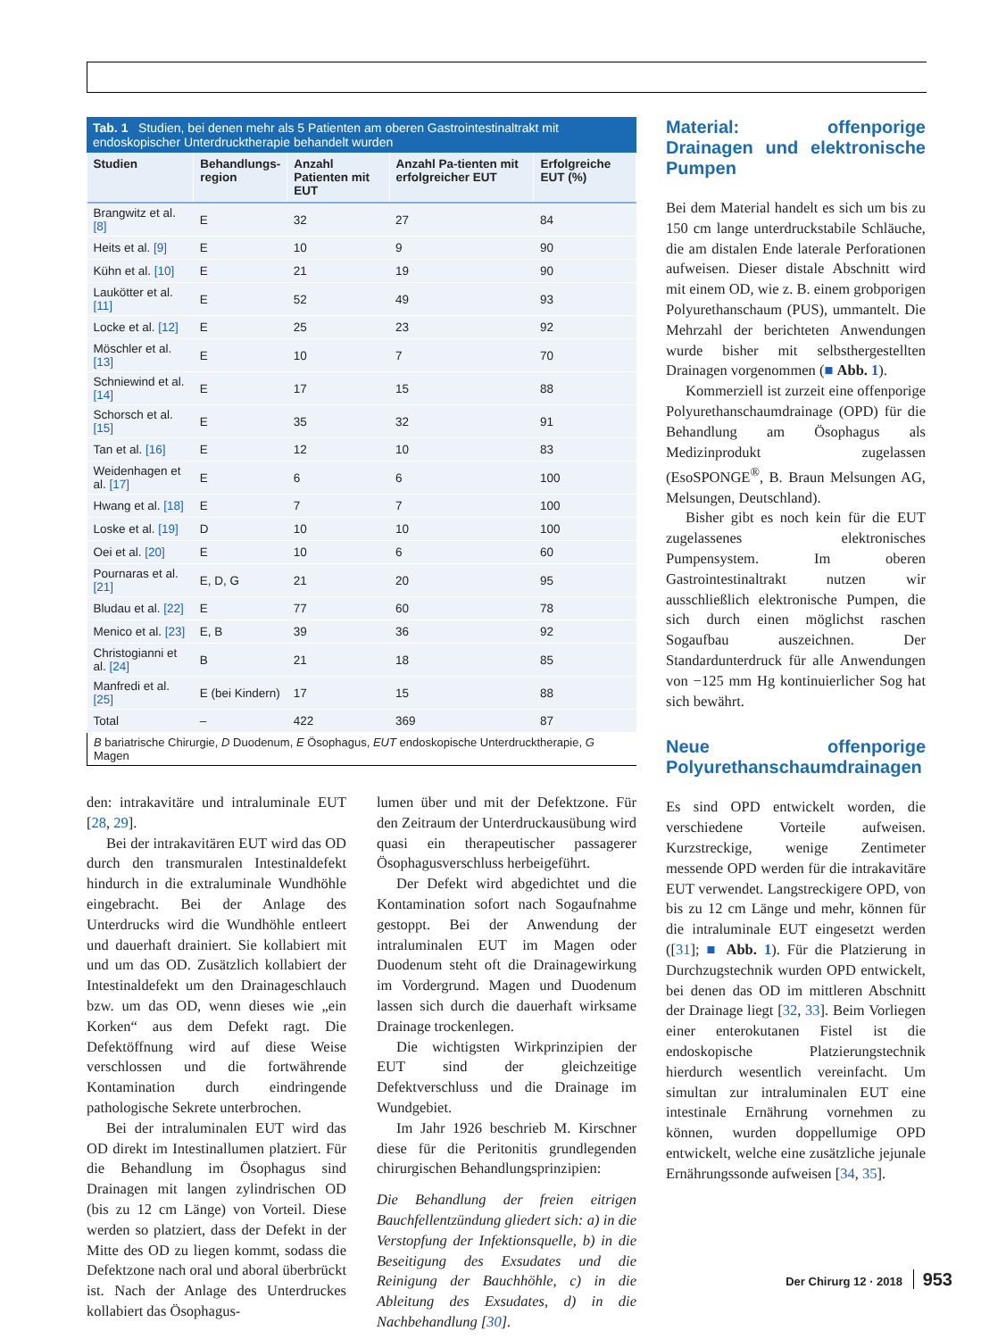Tab. 1 Studien, bei denen mehr als 5 Patienten am oberen Gastrointestinaltrakt mit endoskopischer Unterdrucktherapie behandelt wurden
| Studien | Behandlungs- region | Anzahl Patienten mit EUT | Anzahl Pa-tienten mit erfolgreicher EUT | Erfolgreiche EUT (%) |
| --- | --- | --- | --- | --- |
| Brangwitz et al. [8] | E | 32 | 27 | 84 |
| Heits et al. [9] | E | 10 | 9 | 90 |
| Kühn et al. [10] | E | 21 | 19 | 90 |
| Laukötter et al. [11] | E | 52 | 49 | 93 |
| Locke et al. [12] | E | 25 | 23 | 92 |
| Möschler et al. [13] | E | 10 | 7 | 70 |
| Schniewind et al. [14] | E | 17 | 15 | 88 |
| Schorsch et al. [15] | E | 35 | 32 | 91 |
| Tan et al. [16] | E | 12 | 10 | 83 |
| Weidenhagen et al. [17] | E | 6 | 6 | 100 |
| Hwang et al. [18] | E | 7 | 7 | 100 |
| Loske et al. [19] | D | 10 | 10 | 100 |
| Oei et al. [20] | E | 10 | 6 | 60 |
| Pournaras et al. [21] | E, D, G | 21 | 20 | 95 |
| Bludau et al. [22] | E | 77 | 60 | 78 |
| Menico et al. [23] | E, B | 39 | 36 | 92 |
| Christogianni et al. [24] | B | 21 | 18 | 85 |
| Manfredi et al. [25] | E (bei Kindern) | 17 | 15 | 88 |
| Total | – | 422 | 369 | 87 |
| B bariatrische Chirurgie, D Duodenum, E Ösophagus, EUT endoskopische Unterdrucktherapie, G Magen | | | | |
den: intrakavitäre und intraluminale EUT [28, 29].
Bei der intrakavitären EUT wird das OD durch den transmuralen Intestinaldefekt hindurch in die extraluminale Wundhöhle eingebracht. Bei der Anlage des Unterdrucks wird die Wundhöhle entleert und dauerhaft drainiert. Sie kollabiert mit und um das OD. Zusätzlich kollabiert der Intestinaldefekt um den Drainageschlauch bzw. um das OD, wenn dieses wie „ein Korken“ aus dem Defekt ragt. Die Defektöffnung wird auf diese Weise verschlossen und die fortwährende Kontamination durch eindringende pathologische Sekrete unterbrochen.
Bei der intraluminalen EUT wird das OD direkt im Intestinallumen platziert. Für die Behandlung im Ösophagus sind Drainagen mit langen zylindrischen OD (bis zu 12 cm Länge) von Vorteil. Diese werden so platziert, dass der Defekt in der Mitte des OD zu liegen kommt, sodass die Defektzone nach oral und aboral überbrückt ist. Nach der Anlage des Unterdruckes kollabiert das Ösophagus-
lumen über und mit der Defektzone. Für den Zeitraum der Unterdruckausübung wird quasi ein therapeutischer passagerer Ösophagusverschluss herbeigeführt.
Der Defekt wird abgedichtet und die Kontamination sofort nach Sogaufnahme gestoppt. Bei der Anwendung der intraluminalen EUT im Magen oder Duodenum steht oft die Drainagewirkung im Vordergrund. Magen und Duodenum lassen sich durch die dauerhaft wirksame Drainage trockenlegen.
Die wichtigsten Wirkprinzipien der EUT sind der gleichzeitige Defektverschluss und die Drainage im Wundgebiet.
Im Jahr 1926 beschrieb M. Kirschner diese für die Peritonitis grundlegenden chirurgischen Behandlungsprinzipien:
Die Behandlung der freien eitrigen Bauchfellentzündung gliedert sich: a) in die Verstopfung der Infektionsquelle, b) in die Beseitigung des Exsudates und die Reinigung der Bauchhöhle, c) in die Ableitung des Exsudates, d) in die Nachbehandlung [30].
Material: offenporige Drainagen und elektronische Pumpen
Bei dem Material handelt es sich um bis zu 150 cm lange unterdruckstabile Schläuche, die am distalen Ende laterale Perforationen aufweisen. Dieser distale Abschnitt wird mit einem OD, wie z. B. einem grobporigen Polyurethanschaum (PUS), ummantelt. Die Mehrzahl der berichteten Anwendungen wurde bisher mit selbsthergestellten Drainagen vorgenommen (■ Abb. 1).
Kommerziell ist zurzeit eine offenporige Polyurethanschaumdrainage (OPD) für die Behandlung am Ösophagus als Medizinprodukt zugelassen (EsoSPONGE<sup>®</sup>, B. Braun Melsungen AG, Melsungen, Deutschland).
Bisher gibt es noch kein für die EUT zugelassenes elektronisches Pumpensystem. Im oberen Gastrointestinaltrakt nutzen wir ausschließlich elektronische Pumpen, die sich durch einen möglichst raschen Sogaufbau auszeichnen. Der Standardunterdruck für alle Anwendungen von −125 mm Hg kontinuierlicher Sog hat sich bewährt.
Neue offenporige Polyurethanschaumdrainagen
Es sind OPD entwickelt worden, die verschiedene Vorteile aufweisen. Kurzstreckige, wenige Zentimeter messende OPD werden für die intrakavitäre EUT verwendet. Langstreckigere OPD, von bis zu 12 cm Länge und mehr, können für die intraluminale EUT eingesetzt werden ([31]; ■ Abb. 1). Für die Platzierung in Durchzugstechnik wurden OPD entwickelt, bei denen das OD im mittleren Abschnitt der Drainage liegt [32, 33]. Beim Vorliegen einer enterokutanen Fistel ist die endoskopische Platzierungstechnik hierdurch wesentlich vereinfacht. Um simultan zur intraluminalen EUT eine intestinale Ernährung vornehmen zu können, wurden doppellumige OPD entwickelt, welche eine zusätzliche jejunale Ernährungssonde aufweisen [34, 35].
Der Chirurg 12 · 2018 953